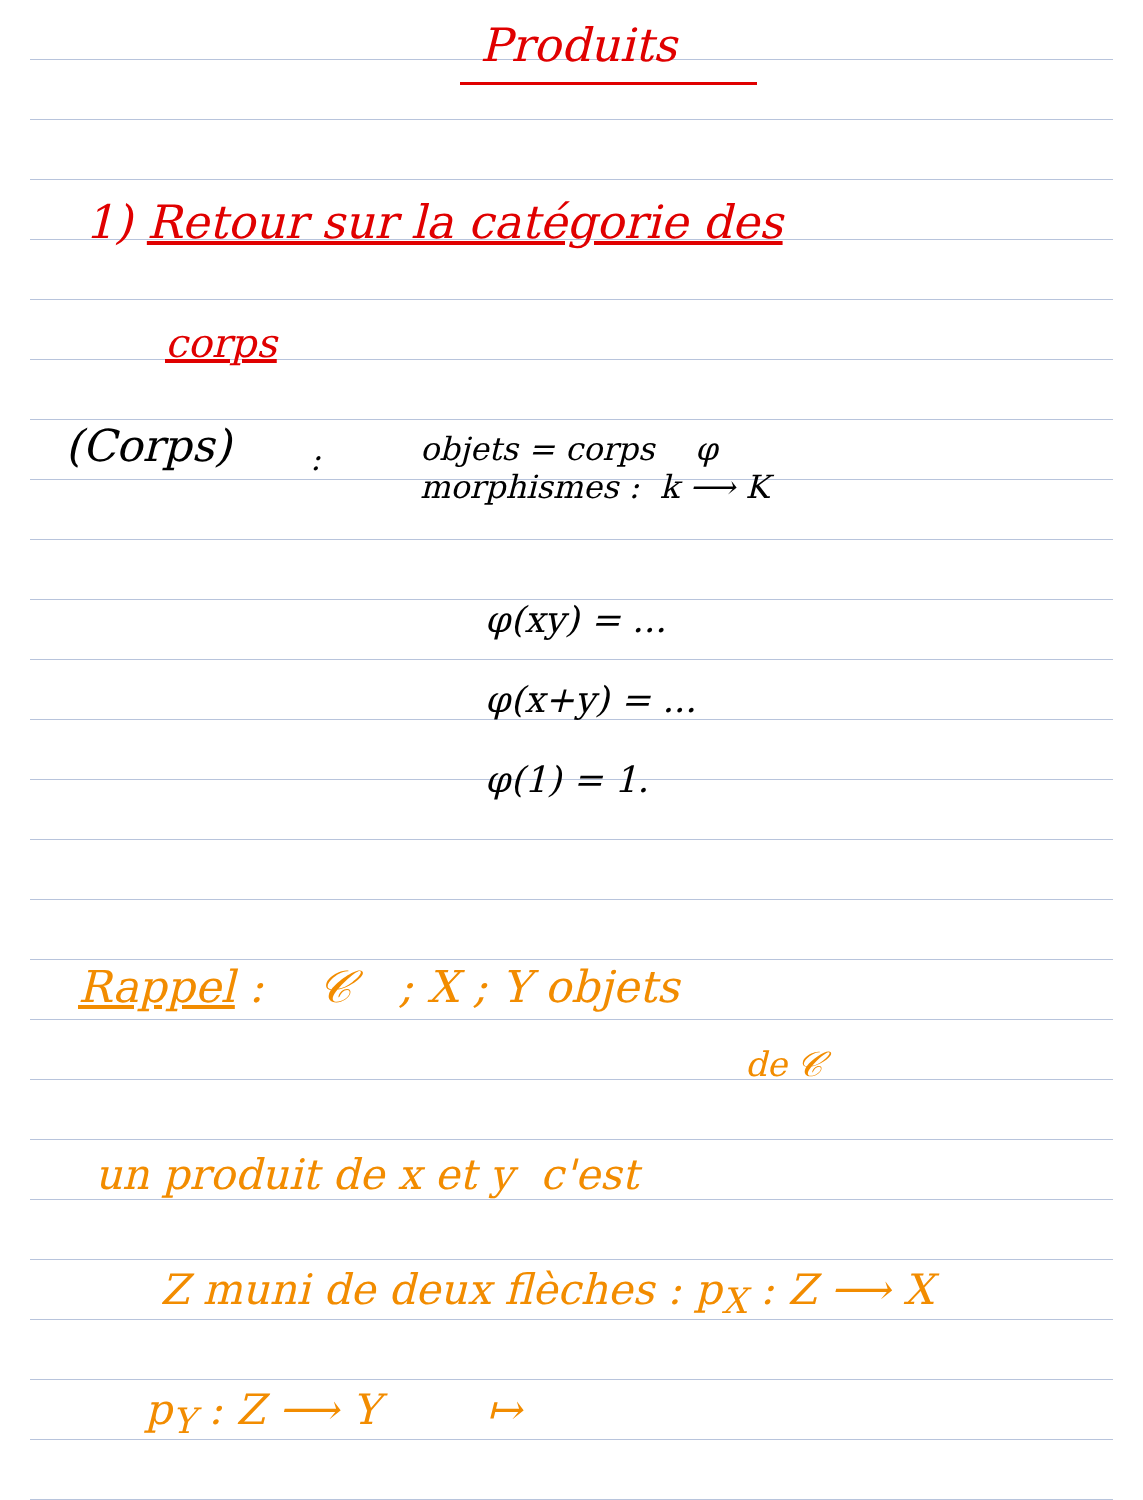Produits
1) Retour sur la catégorie des
corps
(Corps) :
objets = corps φ
morphismes : k ⟶ K
φ(xy) = ...
φ(x+y) = ...
φ(1) = 1.
Rappel : 𝒞 ; X ; Y objets
de 𝒞
un produit de x et y c'est
Z muni de deux flèches : p<sub>X</sub> : Z ⟶ X
p<sub>Y</sub> : Z ⟶ Y ↦